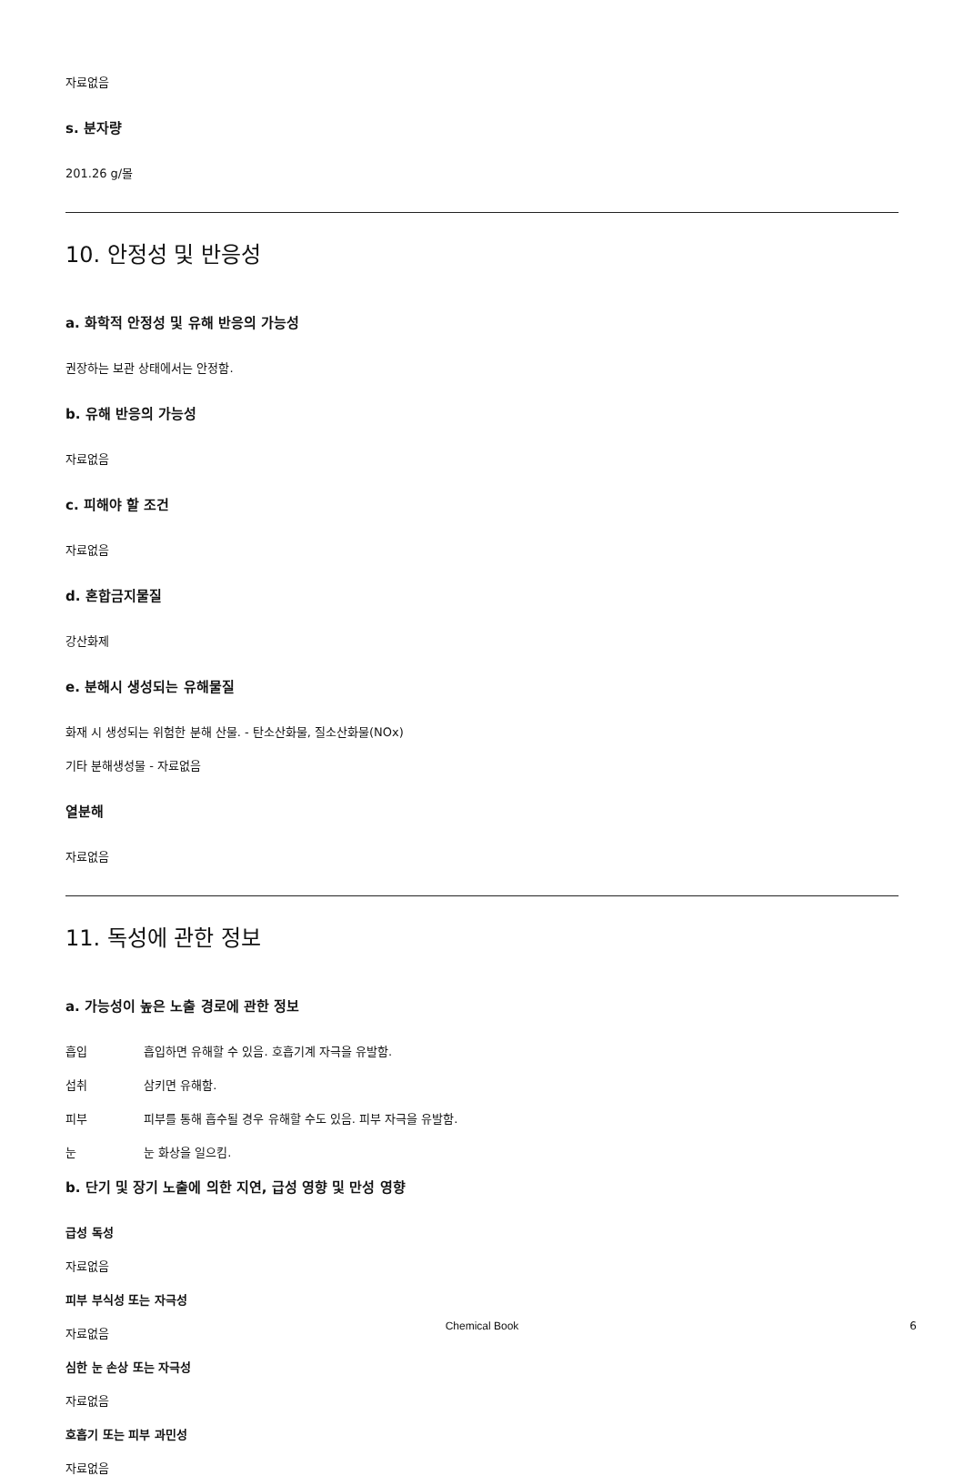자료없음
s. 분자량
201.26 g/몰
10. 안정성 및 반응성
a. 화학적 안정성 및 유해 반응의 가능성
권장하는 보관 상태에서는 안정함.
b. 유해 반응의 가능성
자료없음
c. 피해야 할 조건
자료없음
d. 혼합금지물질
강산화제
e. 분해시 생성되는 유해물질
화재 시 생성되는 위험한 분해 산물. - 탄소산화물, 질소산화물(NOx)
기타 분해생성물 - 자료없음
열분해
자료없음
11. 독성에 관한 정보
a. 가능성이 높은 노출 경로에 관한 정보
흡입 흡입하면 유해할 수 있음. 호흡기계 자극을 유발함.
섭취 삼키면 유해함.
피부 피부를 통해 흡수될 경우 유해할 수도 있음. 피부 자극을 유발함.
눈 눈 화상을 일으킴.
b. 단기 및 장기 노출에 의한 지연, 급성 영향 및 만성 영향
급성 독성
자료없음
피부 부식성 또는 자극성
자료없음
심한 눈 손상 또는 자극성
자료없음
호흡기 또는 피부 과민성
자료없음
Chemical Book 6